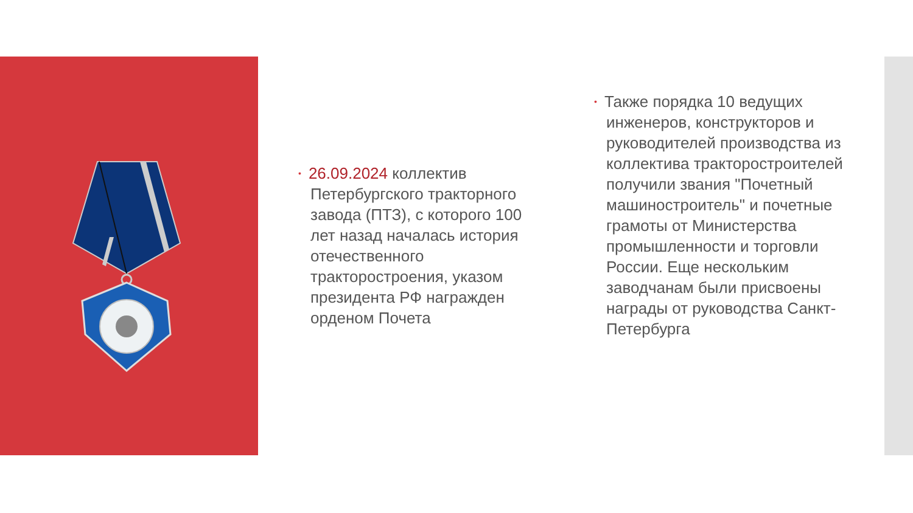• 26.09.2024 коллектив Петербургского тракторного завода (ПТЗ), с которого 100 лет назад началась история отечественного тракторостроения, указом президента РФ награжден орденом Почета
• Также порядка 10 ведущих инженеров, конструкторов и руководителей производства из коллектива тракторостроителей получили звания "Почетный машиностроитель" и почетные грамоты от Министерства промышленности и торговли России. Еще нескольким заводчанам были присвоены награды от руководства Санкт-Петербурга